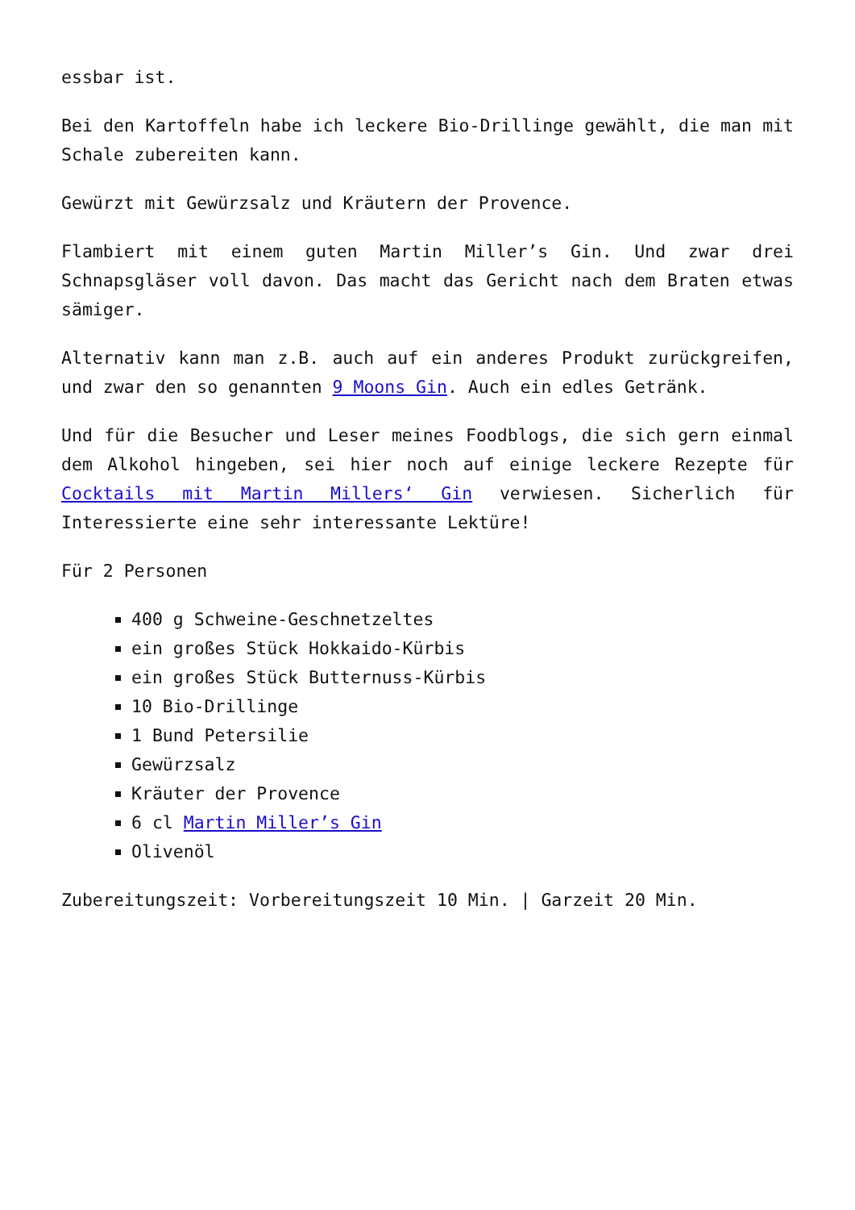essbar ist.
Bei den Kartoffeln habe ich leckere Bio-Drillinge gewählt, die man mit Schale zubereiten kann.
Gewürzt mit Gewürzsalz und Kräutern der Provence.
Flambiert mit einem guten Martin Miller’s Gin. Und zwar drei Schnapsgläser voll davon. Das macht das Gericht nach dem Braten etwas sämiger.
Alternativ kann man z.B. auch auf ein anderes Produkt zurückgreifen, und zwar den so genannten 9 Moons Gin. Auch ein edles Getränk.
Und für die Besucher und Leser meines Foodblogs, die sich gern einmal dem Alkohol hingeben, sei hier noch auf einige leckere Rezepte für Cocktails mit Martin Millers‘ Gin verwiesen. Sicherlich für Interessierte eine sehr interessante Lektüre!
Für 2 Personen
400 g Schweine-Geschnetzeltes
ein großes Stück Hokkaido-Kürbis
ein großes Stück Butternuss-Kürbis
10 Bio-Drillinge
1 Bund Petersilie
Gewürzsalz
Kräuter der Provence
6 cl Martin Miller’s Gin
Olivenöl
Zubereitungszeit: Vorbereitungszeit 10 Min. | Garzeit 20 Min.